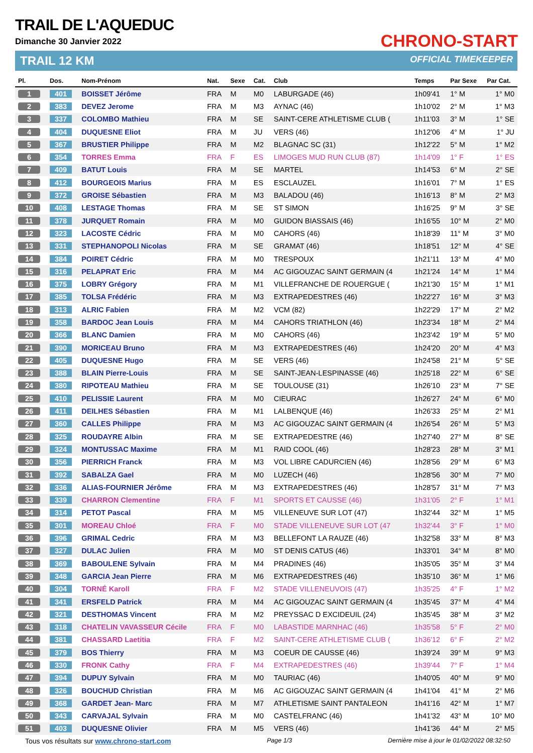TRAIL DE L'AQUEDUC
Dimanche 30 Janvier 2022
TRAIL 12 KM
CHRONO-START
OFFICIAL TIMEKEEPER
| Pl. | Dos. | Nom-Prénom | Nat. | Sexe | Cat. | Club | Temps | Par Sexe | Par Cat. |
| --- | --- | --- | --- | --- | --- | --- | --- | --- | --- |
| 1 | 401 | BOISSET Jérôme | FRA | M | M0 | LABURGADE (46) | 1h09'41 | 1° M | 1° M0 |
| 2 | 383 | DEVEZ Jerome | FRA | M | M3 | AYNAC (46) | 1h10'02 | 2° M | 1° M3 |
| 3 | 337 | COLOMBO Mathieu | FRA | M | SE | SAINT-CERE ATHLETISME CLUB ( | 1h11'03 | 3° M | 1° SE |
| 4 | 404 | DUQUESNE Eliot | FRA | M | JU | VERS (46) | 1h12'06 | 4° M | 1° JU |
| 5 | 367 | BRUSTIER Philippe | FRA | M | M2 | BLAGNAC SC (31) | 1h12'22 | 5° M | 1° M2 |
| 6 | 354 | TORRES Emma | FRA | F | ES | LIMOGES MUD RUN CLUB (87) | 1h14'09 | 1° F | 1° ES |
| 7 | 409 | BATUT Louis | FRA | M | SE | MARTEL | 1h14'53 | 6° M | 2° SE |
| 8 | 412 | BOURGEOIS Marius | FRA | M | ES | ESCLAUZEL | 1h16'01 | 7° M | 1° ES |
| 9 | 372 | GROISE Sébastien | FRA | M | M3 | BALADOU (46) | 1h16'13 | 8° M | 2° M3 |
| 10 | 408 | LESTAGE Thomas | FRA | M | SE | ST SIMON | 1h16'25 | 9° M | 3° SE |
| 11 | 378 | JURQUET Romain | FRA | M | M0 | GUIDON BIASSAIS (46) | 1h16'55 | 10° M | 2° M0 |
| 12 | 323 | LACOSTE Cédric | FRA | M | M0 | CAHORS (46) | 1h18'39 | 11° M | 3° M0 |
| 13 | 331 | STEPHANOPOLI Nicolas | FRA | M | SE | GRAMAT (46) | 1h18'51 | 12° M | 4° SE |
| 14 | 384 | POIRET Cédric | FRA | M | M0 | TRESPOUX | 1h21'11 | 13° M | 4° M0 |
| 15 | 316 | PELAPRAT Eric | FRA | M | M4 | AC GIGOUZAC SAINT GERMAIN (4 | 1h21'24 | 14° M | 1° M4 |
| 16 | 375 | LOBRY Grégory | FRA | M | M1 | VILLEFRANCHE DE ROUERGUE ( | 1h21'30 | 15° M | 1° M1 |
| 17 | 385 | TOLSA Frédéric | FRA | M | M3 | EXTRAPEDESTRES (46) | 1h22'27 | 16° M | 3° M3 |
| 18 | 313 | ALRIC Fabien | FRA | M | M2 | VCM (82) | 1h22'29 | 17° M | 2° M2 |
| 19 | 358 | BARDOC Jean Louis | FRA | M | M4 | CAHORS TRIATHLON (46) | 1h23'34 | 18° M | 2° M4 |
| 20 | 366 | BLANC Damien | FRA | M | M0 | CAHORS (46) | 1h23'42 | 19° M | 5° M0 |
| 21 | 390 | MORICEAU Bruno | FRA | M | M3 | EXTRAPEDESTRES (46) | 1h24'20 | 20° M | 4° M3 |
| 22 | 405 | DUQUESNE Hugo | FRA | M | SE | VERS (46) | 1h24'58 | 21° M | 5° SE |
| 23 | 388 | BLAIN Pierre-Louis | FRA | M | SE | SAINT-JEAN-LESPINASSE (46) | 1h25'18 | 22° M | 6° SE |
| 24 | 380 | RIPOTEAU Mathieu | FRA | M | SE | TOULOUSE (31) | 1h26'10 | 23° M | 7° SE |
| 25 | 410 | PELISSIE Laurent | FRA | M | M0 | CIEURAC | 1h26'27 | 24° M | 6° M0 |
| 26 | 411 | DEILHES Sébastien | FRA | M | M1 | LALBENQUE (46) | 1h26'33 | 25° M | 2° M1 |
| 27 | 360 | CALLES Philippe | FRA | M | M3 | AC GIGOUZAC SAINT GERMAIN (4 | 1h26'54 | 26° M | 5° M3 |
| 28 | 325 | ROUDAYRE Albin | FRA | M | SE | EXTRAPEDESTRE (46) | 1h27'40 | 27° M | 8° SE |
| 29 | 324 | MONTUSSAC Maxime | FRA | M | M1 | RAID COOL (46) | 1h28'23 | 28° M | 3° M1 |
| 30 | 356 | PIERRICH Franck | FRA | M | M3 | VOL LIBRE CADURCIEN (46) | 1h28'56 | 29° M | 6° M3 |
| 31 | 392 | SABALZA Gael | FRA | M | M0 | LUZECH (46) | 1h28'56 | 30° M | 7° M0 |
| 32 | 336 | ALIAS-FOURNIER Jérôme | FRA | M | M3 | EXTRAPEDESTRES (46) | 1h28'57 | 31° M | 7° M3 |
| 33 | 339 | CHARRON Clementine | FRA | F | M1 | SPORTS ET CAUSSE (46) | 1h31'05 | 2° F | 1° M1 |
| 34 | 314 | PETOT Pascal | FRA | M | M5 | VILLENEUVE SUR LOT (47) | 1h32'44 | 32° M | 1° M5 |
| 35 | 301 | MOREAU Chloé | FRA | F | M0 | STADE VILLENEUVE SUR LOT (47 | 1h32'44 | 3° F | 1° M0 |
| 36 | 396 | GRIMAL Cedric | FRA | M | M3 | BELLEFONT LA RAUZE (46) | 1h32'58 | 33° M | 8° M3 |
| 37 | 327 | DULAC Julien | FRA | M | M0 | ST DENIS CATUS (46) | 1h33'01 | 34° M | 8° M0 |
| 38 | 369 | BABOULENE Sylvain | FRA | M | M4 | PRADINES (46) | 1h35'05 | 35° M | 3° M4 |
| 39 | 348 | GARCIA Jean Pierre | FRA | M | M6 | EXTRAPEDESTRES (46) | 1h35'10 | 36° M | 1° M6 |
| 40 | 304 | TORNÉ Karoll | FRA | F | M2 | STADE VILLENEUVOIS (47) | 1h35'25 | 4° F | 1° M2 |
| 41 | 341 | ERSFELD Patrick | FRA | M | M4 | AC GIGOUZAC SAINT GERMAIN (4 | 1h35'45 | 37° M | 4° M4 |
| 42 | 321 | DESTHOMAS Vincent | FRA | M | M2 | PREYSSAC D EXCIDEUIL (24) | 1h35'45 | 38° M | 3° M2 |
| 43 | 318 | CHATELIN VAVASSEUR Cécile | FRA | F | M0 | LABASTIDE MARNHAC (46) | 1h35'58 | 5° F | 2° M0 |
| 44 | 381 | CHASSARD Laetitia | FRA | F | M2 | SAINT-CERE ATHLETISME CLUB ( | 1h36'12 | 6° F | 2° M2 |
| 45 | 379 | BOS Thierry | FRA | M | M3 | COEUR DE CAUSSE (46) | 1h39'24 | 39° M | 9° M3 |
| 46 | 330 | FRONK Cathy | FRA | F | M4 | EXTRAPEDESTRES (46) | 1h39'44 | 7° F | 1° M4 |
| 47 | 394 | DUPUY Sylvain | FRA | M | M0 | TAURIAC (46) | 1h40'05 | 40° M | 9° M0 |
| 48 | 326 | BOUCHUD Christian | FRA | M | M6 | AC GIGOUZAC SAINT GERMAIN (4 | 1h41'04 | 41° M | 2° M6 |
| 49 | 368 | GARDET Jean- Marc | FRA | M | M7 | ATHLETISME SAINT PANTALEON | 1h41'16 | 42° M | 1° M7 |
| 50 | 343 | CARVAJAL Sylvain | FRA | M | M0 | CASTELFRANC (46) | 1h41'32 | 43° M | 10° M0 |
| 51 | 403 | DUQUESNE Olivier | FRA | M | M5 | VERS (46) | 1h41'36 | 44° M | 2° M5 |
Tous vos résultats sur www.chrono-start.com Page 1/3 Dernière mise à jour le 01/02/2022 08:32:50